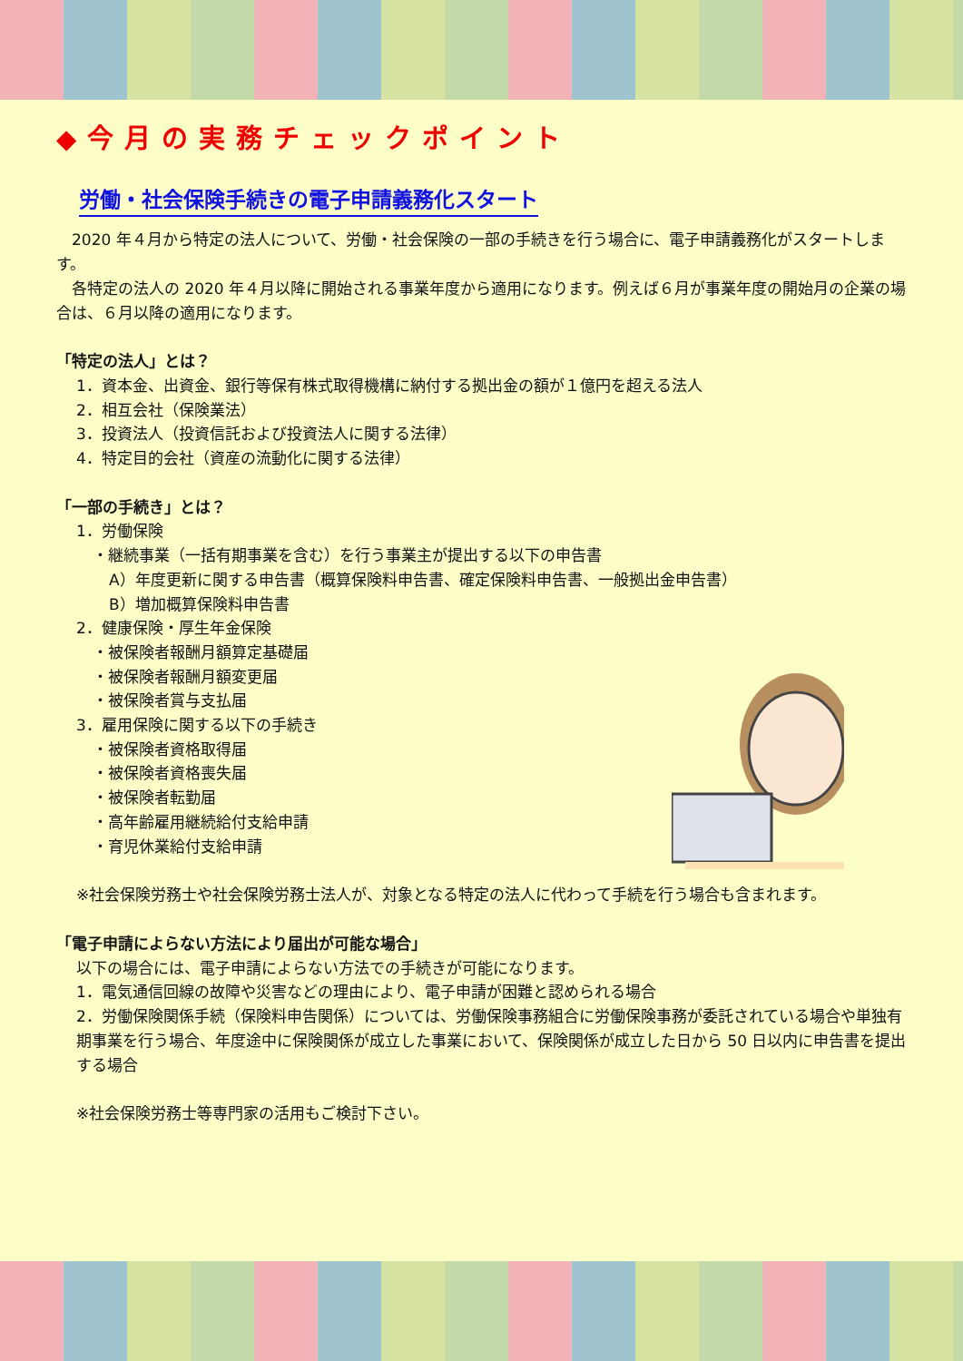◆今月の実務チェックポイント
労働・社会保険手続きの電子申請義務化スタート
　2020 年４月から特定の法人について、労働・社会保険の一部の手続きを行う場合に、電子申請義務化がスタートします。
　各特定の法人の 2020 年４月以降に開始される事業年度から適用になります。例えば６月が事業年度の開始月の企業の場合は、６月以降の適用になります。
「特定の法人」とは？
1．資本金、出資金、銀行等保有株式取得機構に納付する拠出金の額が１億円を超える法人
2．相互会社（保険業法）
3．投資法人（投資信託および投資法人に関する法律）
4．特定目的会社（資産の流動化に関する法律）
「一部の手続き」とは？
1．労働保険
・継続事業（一括有期事業を含む）を行う事業主が提出する以下の申告書
A）年度更新に関する申告書（概算保険料申告書、確定保険料申告書、一般拠出金申告書）
B）増加概算保険料申告書
2．健康保険・厚生年金保険
・被保険者報酬月額算定基礎届
・被保険者報酬月額変更届
・被保険者賞与支払届
3．雇用保険に関する以下の手続き
・被保険者資格取得届
・被保険者資格喪失届
・被保険者転勤届
・高年齢雇用継続給付支給申請
・育児休業給付支給申請
※社会保険労務士や社会保険労務士法人が、対象となる特定の法人に代わって手続を行う場合も含まれます。
「電子申請によらない方法により届出が可能な場合」
以下の場合には、電子申請によらない方法での手続きが可能になります。
1．電気通信回線の故障や災害などの理由により、電子申請が困難と認められる場合
2．労働保険関係手続（保険料申告関係）については、労働保険事務組合に労働保険事務が委託されている場合や単独有期事業を行う場合、年度途中に保険関係が成立した事業において、保険関係が成立した日から 50 日以内に申告書を提出する場合
※社会保険労務士等専門家の活用もご検討下さい。